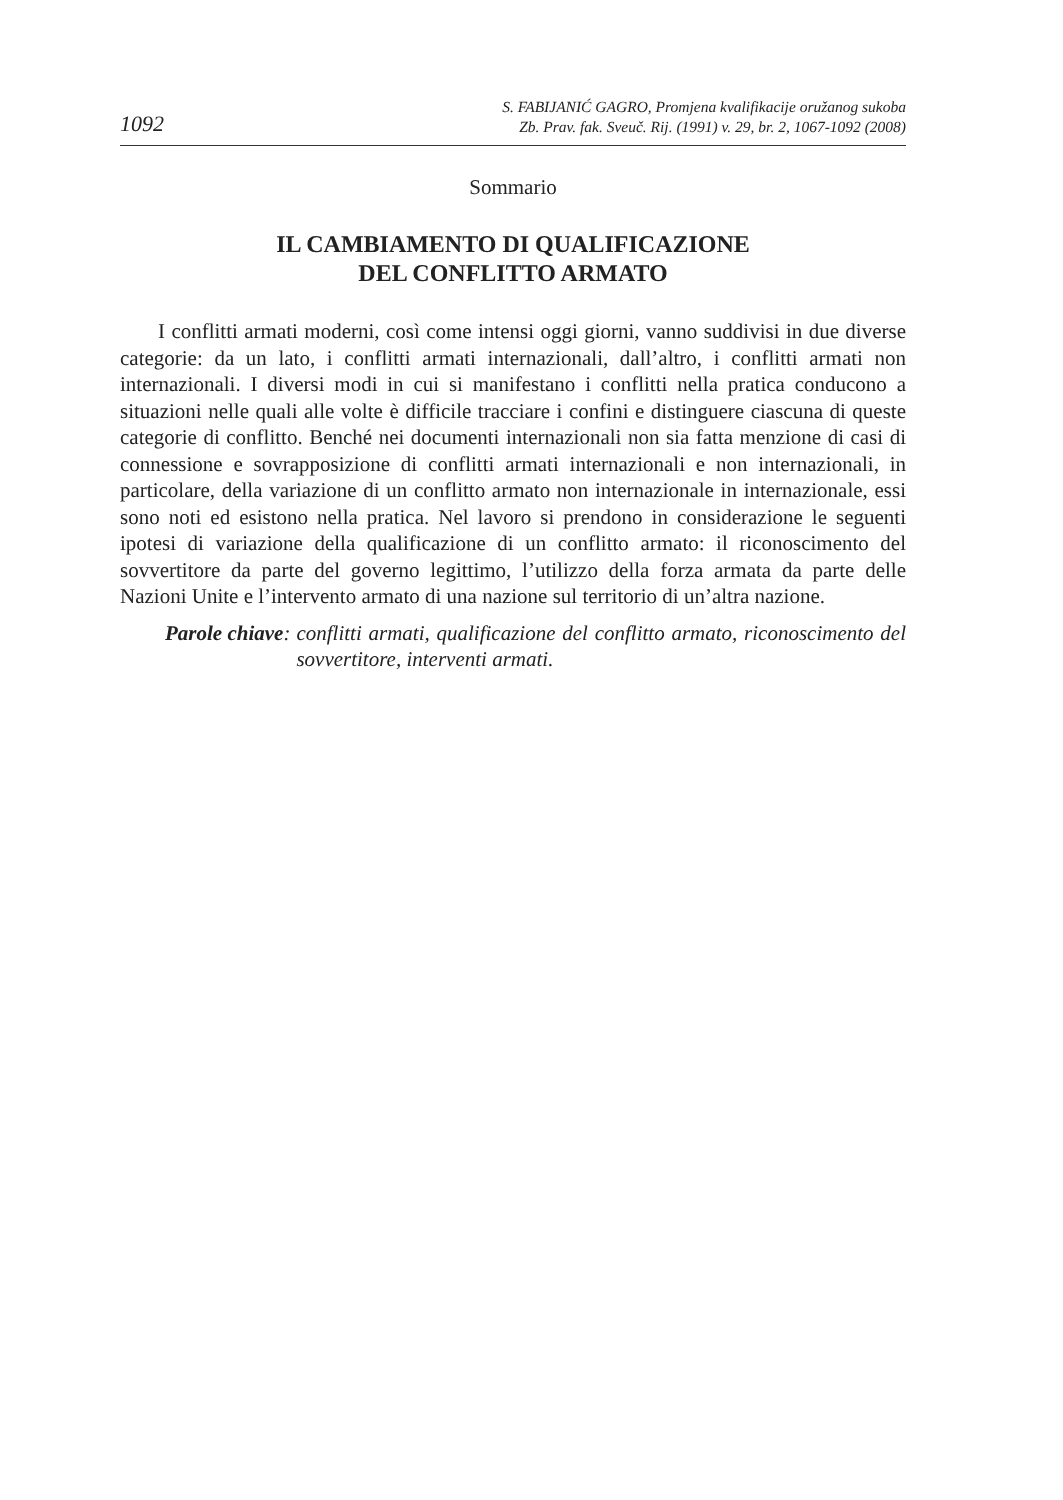1092
S. FABIJANIĆ GAGRO, Promjena kvalifikacije oružanog sukoba
Zb. Prav. fak. Sveuč. Rij. (1991) v. 29, br. 2, 1067-1092 (2008)
Sommario
IL CAMBIAMENTO DI QUALIFICAZIONE
DEL CONFLITTO ARMATO
I conflitti armati moderni, così come intensi oggi giorni, vanno suddivisi in due diverse categorie: da un lato, i conflitti armati internazionali, dall’altro, i conflitti armati non internazionali. I diversi modi in cui si manifestano i conflitti nella pratica conducono a situazioni nelle quali alle volte è difficile tracciare i confini e distinguere ciascuna di queste categorie di conflitto. Benché nei documenti internazionali non sia fatta menzione di casi di connessione e sovrapposizione di conflitti armati internazionali e non internazionali, in particolare, della variazione di un conflitto armato non internazionale in internazionale, essi sono noti ed esistono nella pratica. Nel lavoro si prendono in considerazione le seguenti ipotesi di variazione della qualificazione di un conflitto armato: il riconoscimento del sovvertitore da parte del governo legittimo, l’utilizzo della forza armata da parte delle Nazioni Unite e l’intervento armato di una nazione sul territorio di un’altra nazione.
Parole chiave: conflitti armati, qualificazione del conflitto armato, riconoscimento del sovvertitore, interventi armati.